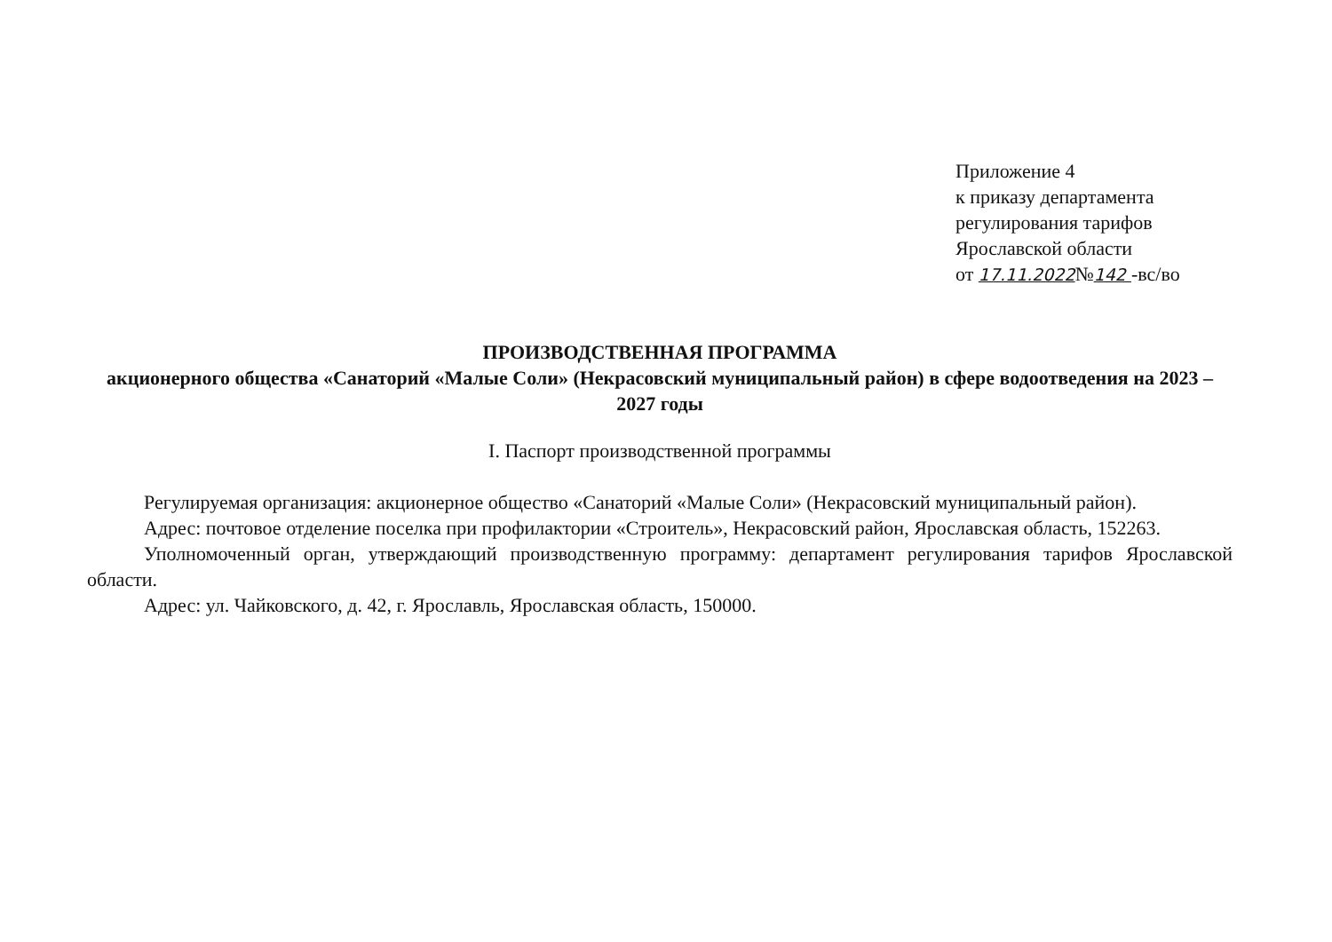Приложение 4
к приказу департамента
регулирования тарифов
Ярославской области
от 17.11.2022№142 -вс/во
ПРОИЗВОДСТВЕННАЯ ПРОГРАММА
акционерного общества «Санаторий «Малые Соли» (Некрасовский муниципальный район) в сфере водоотведения на 2023 – 2027 годы
I. Паспорт производственной программы
Регулируемая организация: акционерное общество «Санаторий «Малые Соли» (Некрасовский муниципальный район).
Адрес: почтовое отделение поселка при профилактории «Строитель», Некрасовский район, Ярославская область, 152263.
Уполномоченный орган, утверждающий производственную программу: департамент регулирования тарифов Ярославской области.
Адрес: ул. Чайковского, д. 42, г. Ярославль, Ярославская область, 150000.